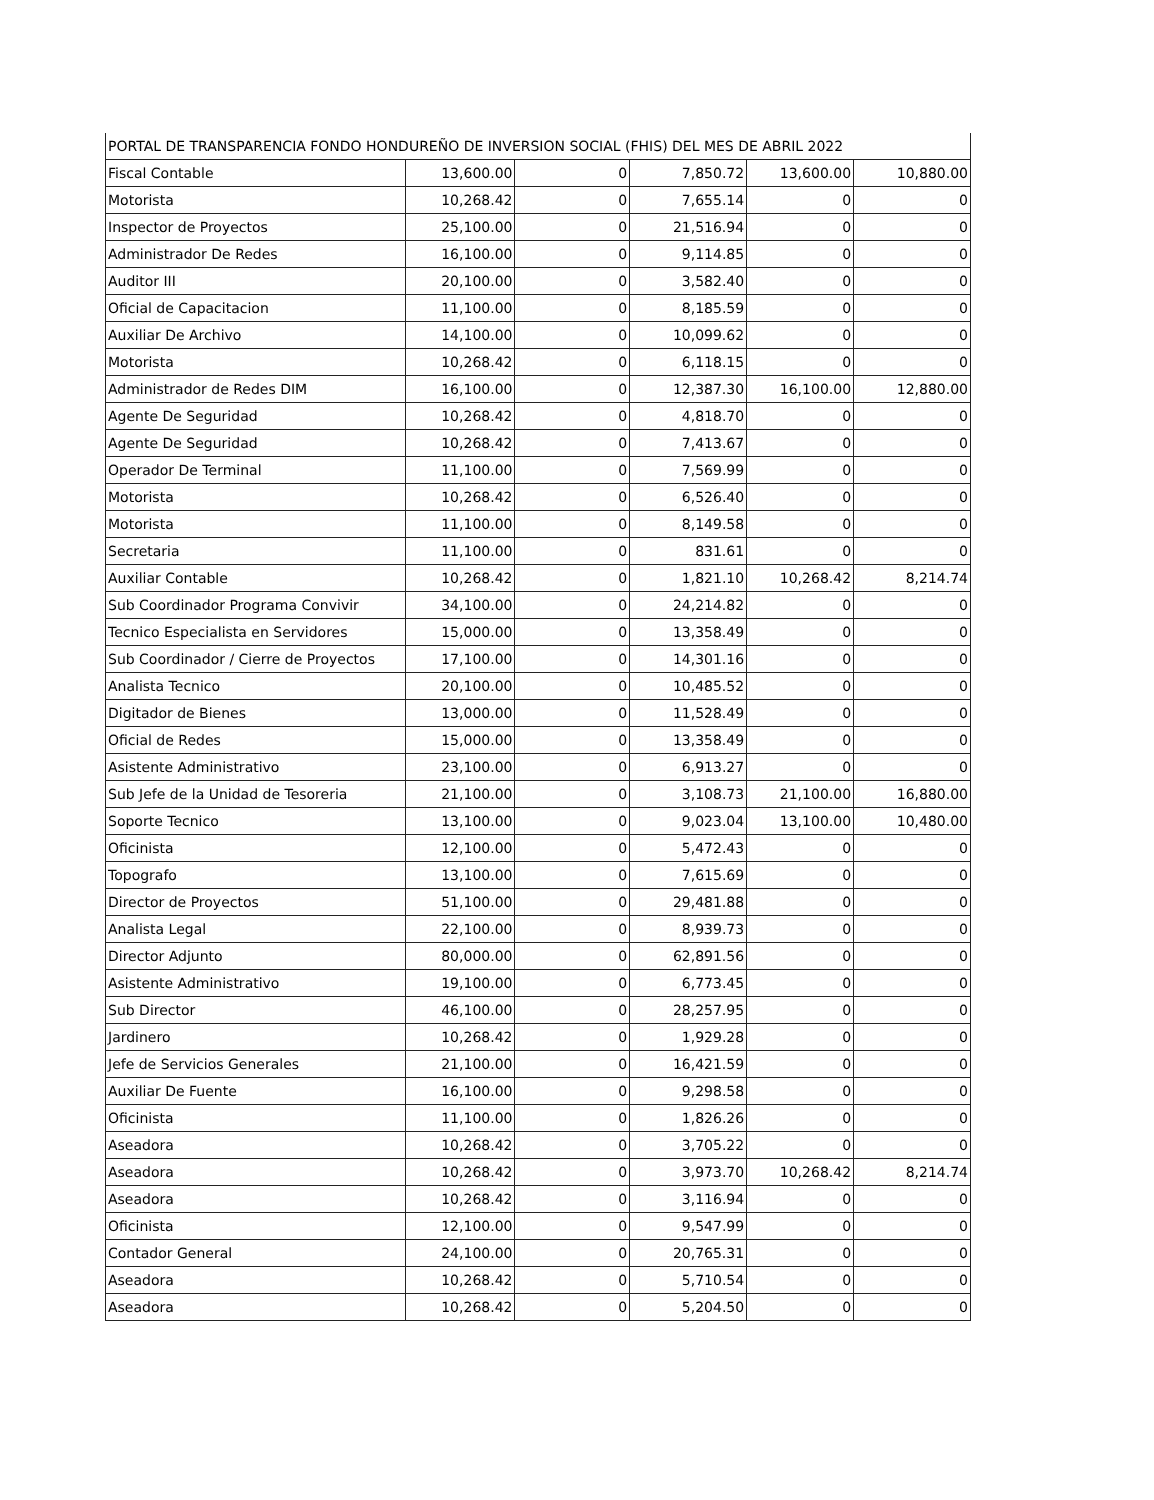| PORTAL DE TRANSPARENCIA FONDO HONDUREÑO DE INVERSION SOCIAL (FHIS) DEL MES DE ABRIL 2022 | | | | | |
| Fiscal Contable | 13,600.00 | 0 | 7,850.72 | 13,600.00 | 10,880.00 |
| Motorista | 10,268.42 | 0 | 7,655.14 | 0 | 0 |
| Inspector de Proyectos | 25,100.00 | 0 | 21,516.94 | 0 | 0 |
| Administrador De Redes | 16,100.00 | 0 | 9,114.85 | 0 | 0 |
| Auditor III | 20,100.00 | 0 | 3,582.40 | 0 | 0 |
| Oficial de Capacitacion | 11,100.00 | 0 | 8,185.59 | 0 | 0 |
| Auxiliar De Archivo | 14,100.00 | 0 | 10,099.62 | 0 | 0 |
| Motorista | 10,268.42 | 0 | 6,118.15 | 0 | 0 |
| Administrador de Redes DIM | 16,100.00 | 0 | 12,387.30 | 16,100.00 | 12,880.00 |
| Agente De Seguridad | 10,268.42 | 0 | 4,818.70 | 0 | 0 |
| Agente De Seguridad | 10,268.42 | 0 | 7,413.67 | 0 | 0 |
| Operador De Terminal | 11,100.00 | 0 | 7,569.99 | 0 | 0 |
| Motorista | 10,268.42 | 0 | 6,526.40 | 0 | 0 |
| Motorista | 11,100.00 | 0 | 8,149.58 | 0 | 0 |
| Secretaria | 11,100.00 | 0 | 831.61 | 0 | 0 |
| Auxiliar Contable | 10,268.42 | 0 | 1,821.10 | 10,268.42 | 8,214.74 |
| Sub Coordinador Programa Convivir | 34,100.00 | 0 | 24,214.82 | 0 | 0 |
| Tecnico Especialista en Servidores | 15,000.00 | 0 | 13,358.49 | 0 | 0 |
| Sub Coordinador / Cierre de Proyectos | 17,100.00 | 0 | 14,301.16 | 0 | 0 |
| Analista Tecnico | 20,100.00 | 0 | 10,485.52 | 0 | 0 |
| Digitador de Bienes | 13,000.00 | 0 | 11,528.49 | 0 | 0 |
| Oficial de Redes | 15,000.00 | 0 | 13,358.49 | 0 | 0 |
| Asistente Administrativo | 23,100.00 | 0 | 6,913.27 | 0 | 0 |
| Sub Jefe de la Unidad de Tesoreria | 21,100.00 | 0 | 3,108.73 | 21,100.00 | 16,880.00 |
| Soporte Tecnico | 13,100.00 | 0 | 9,023.04 | 13,100.00 | 10,480.00 |
| Oficinista | 12,100.00 | 0 | 5,472.43 | 0 | 0 |
| Topografo | 13,100.00 | 0 | 7,615.69 | 0 | 0 |
| Director de Proyectos | 51,100.00 | 0 | 29,481.88 | 0 | 0 |
| Analista Legal | 22,100.00 | 0 | 8,939.73 | 0 | 0 |
| Director Adjunto | 80,000.00 | 0 | 62,891.56 | 0 | 0 |
| Asistente Administrativo | 19,100.00 | 0 | 6,773.45 | 0 | 0 |
| Sub Director | 46,100.00 | 0 | 28,257.95 | 0 | 0 |
| Jardinero | 10,268.42 | 0 | 1,929.28 | 0 | 0 |
| Jefe de Servicios Generales | 21,100.00 | 0 | 16,421.59 | 0 | 0 |
| Auxiliar De Fuente | 16,100.00 | 0 | 9,298.58 | 0 | 0 |
| Oficinista | 11,100.00 | 0 | 1,826.26 | 0 | 0 |
| Aseadora | 10,268.42 | 0 | 3,705.22 | 0 | 0 |
| Aseadora | 10,268.42 | 0 | 3,973.70 | 10,268.42 | 8,214.74 |
| Aseadora | 10,268.42 | 0 | 3,116.94 | 0 | 0 |
| Oficinista | 12,100.00 | 0 | 9,547.99 | 0 | 0 |
| Contador General | 24,100.00 | 0 | 20,765.31 | 0 | 0 |
| Aseadora | 10,268.42 | 0 | 5,710.54 | 0 | 0 |
| Aseadora | 10,268.42 | 0 | 5,204.50 | 0 | 0 |